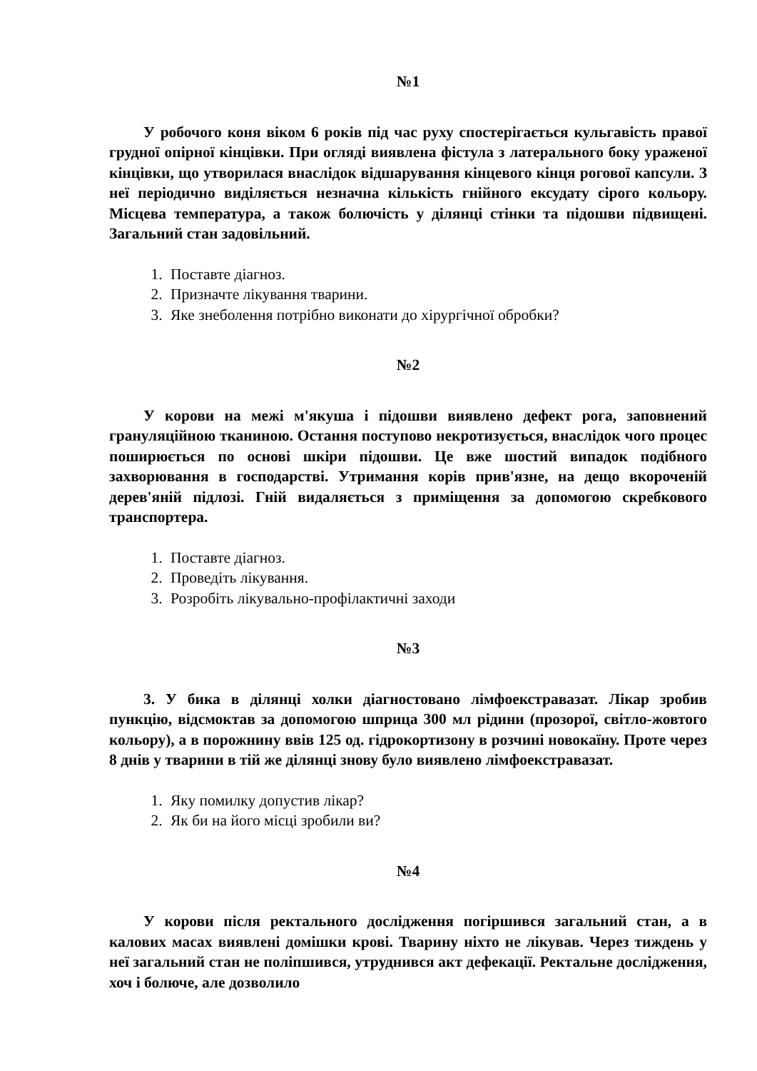№1
У робочого коня віком 6 років під час руху спостерігається кульгавість правої грудної опірної кінцівки. При огляді виявлена фістула з латерального боку ураженої кінцівки, що утворилася внаслідок відшарування кінцевого кінця рогової капсули. З неї періодично виділяється незначна кількість гнійного ексудату сірого кольору. Місцева температура, а також болючість у ділянці стінки та підошви підвищені. Загальний стан задовільний.
1. Поставте діагноз.
2. Призначте лікування тварини.
3. Яке знеболення потрібно виконати до хірургічної обробки?
№2
У корови на межі м'якуша і підошви виявлено дефект рога, заповнений грануляційною тканиною. Остання поступово некротизується, внаслідок чого процес поширюється по основі шкіри підошви. Це вже шостий випадок подібного захворювання в господарстві. Утримання корів прив'язне, на дещо вкороченій дерев'яній підлозі. Гній видаляється з приміщення за допомогою скребкового транспортера.
1. Поставте діагноз.
2. Проведіть лікування.
3. Розробіть лікувально-профілактичні заходи
№3
3. У бика в ділянці холки діагностовано лімфоекстравазат. Лікар зробив пункцію, відсмоктав за допомогою шприца 300 мл рідини (прозорої, світло-жовтого кольору), а в порожнину ввів 125 од. гідрокортизону в розчині новокаїну. Проте через 8 днів у тварини в тій же ділянці знову було виявлено лімфоекстравазат.
1. Яку помилку допустив лікар?
2. Як би на його місці зробили ви?
№4
У корови після ректального дослідження погіршився загальний стан, а в калових масах виявлені домішки крові. Тварину ніхто не лікував. Через тиждень у неї загальний стан не поліпшився, утруднився акт дефекації. Ректальне дослідження, хоч і болюче, але дозволило